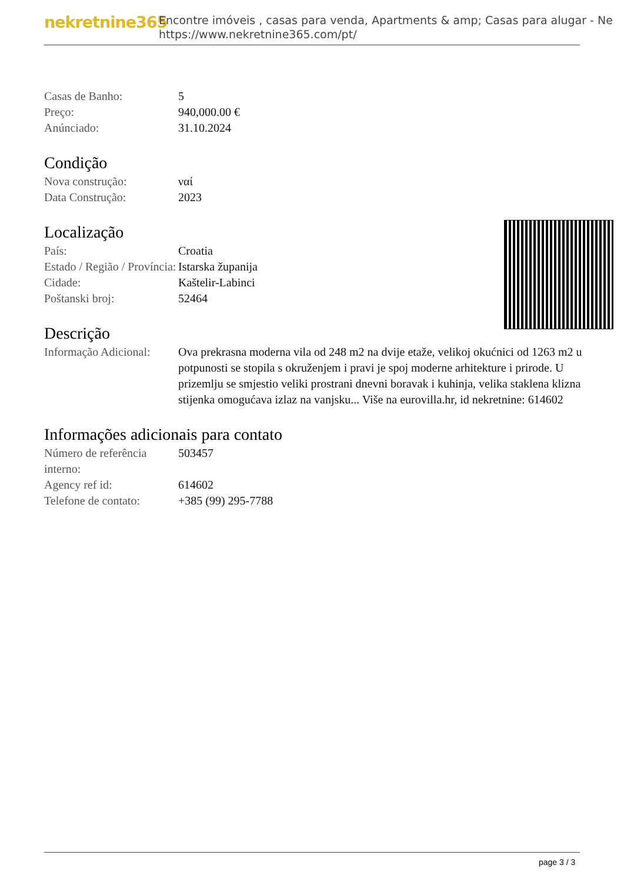nekretnine365
Encontre imóveis , casas para venda, Apartments & amp; Casas para alugar - Ne
https://www.nekretnine365.com/pt/
| Casas de Banho: | 5 |
| Preço: | 940,000.00 € |
| Anúnciado: | 31.10.2024 |
Condição
| Nova construção: | ναί |
| Data Construção: | 2023 |
Localização
| País: | Croatia |
| Estado / Região / Província: | Istarska županija |
| Cidade: | Kaštelir-Labinci |
| Poštanski broj: | 52464 |
Descrição
| Informação Adicional: | Ova prekrasna moderna vila od 248 m2 na dvije etaže, velikoj okućnici od 1263 m2 u potpunosti se stopila s okruženjem i pravi je spoj moderne arhitekture i prirode. U prizemlju se smjestio veliki prostrani dnevni boravak i kuhinja, velika staklena klizna stijenka omogućava izlaz na vanjsku... Više na eurovilla.hr, id nekretnine: 614602 |
Informações adicionais para contato
| Número de referência interno: | 503457 |
| Agency ref id: | 614602 |
| Telefone de contato: | +385 (99) 295-7788 |
page 3 / 3